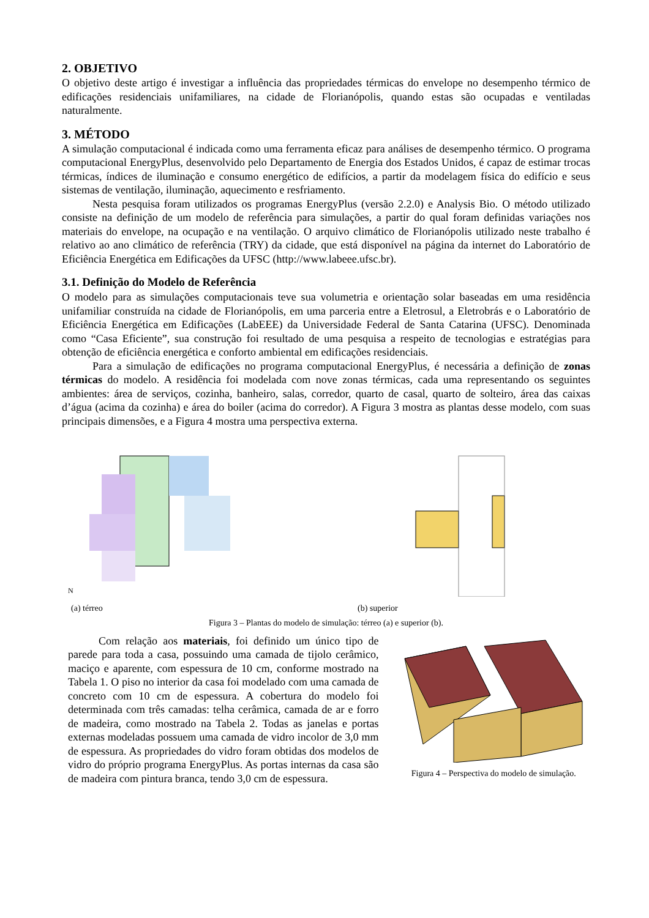2. OBJETIVO
O objetivo deste artigo é investigar a influência das propriedades térmicas do envelope no desempenho térmico de edificações residenciais unifamiliares, na cidade de Florianópolis, quando estas são ocupadas e ventiladas naturalmente.
3. MÉTODO
A simulação computacional é indicada como uma ferramenta eficaz para análises de desempenho térmico. O programa computacional EnergyPlus, desenvolvido pelo Departamento de Energia dos Estados Unidos, é capaz de estimar trocas térmicas, índices de iluminação e consumo energético de edifícios, a partir da modelagem física do edifício e seus sistemas de ventilação, iluminação, aquecimento e resfriamento.
Nesta pesquisa foram utilizados os programas EnergyPlus (versão 2.2.0) e Analysis Bio. O método utilizado consiste na definição de um modelo de referência para simulações, a partir do qual foram definidas variações nos materiais do envelope, na ocupação e na ventilação. O arquivo climático de Florianópolis utilizado neste trabalho é relativo ao ano climático de referência (TRY) da cidade, que está disponível na página da internet do Laboratório de Eficiência Energética em Edificações da UFSC (http://www.labeee.ufsc.br).
3.1. Definição do Modelo de Referência
O modelo para as simulações computacionais teve sua volumetria e orientação solar baseadas em uma residência unifamiliar construída na cidade de Florianópolis, em uma parceria entre a Eletrosul, a Eletrobrás e o Laboratório de Eficiência Energética em Edificações (LabEEE) da Universidade Federal de Santa Catarina (UFSC). Denominada como “Casa Eficiente”, sua construção foi resultado de uma pesquisa a respeito de tecnologias e estratégias para obtenção de eficiência energética e conforto ambiental em edificações residenciais.
Para a simulação de edificações no programa computacional EnergyPlus, é necessária a definição de zonas térmicas do modelo. A residência foi modelada com nove zonas térmicas, cada uma representando os seguintes ambientes: área de serviços, cozinha, banheiro, salas, corredor, quarto de casal, quarto de solteiro, área das caixas d’água (acima da cozinha) e área do boiler (acima do corredor). A Figura 3 mostra as plantas desse modelo, com suas principais dimensões, e a Figura 4 mostra uma perspectiva externa.
N
(a) térreo
(b) superior
Figura 3 – Plantas do modelo de simulação: térreo (a) e superior (b).
Com relação aos materiais, foi definido um único tipo de parede para toda a casa, possuindo uma camada de tijolo cerâmico, maciço e aparente, com espessura de 10 cm, conforme mostrado na Tabela 1. O piso no interior da casa foi modelado com uma camada de concreto com 10 cm de espessura. A cobertura do modelo foi determinada com três camadas: telha cerâmica, camada de ar e forro de madeira, como mostrado na Tabela 2. Todas as janelas e portas externas modeladas possuem uma camada de vidro incolor de 3,0 mm de espessura. As propriedades do vidro foram obtidas dos modelos de vidro do próprio programa EnergyPlus. As portas internas da casa são de madeira com pintura branca, tendo 3,0 cm de espessura.
Figura 4 – Perspectiva do modelo de simulação.